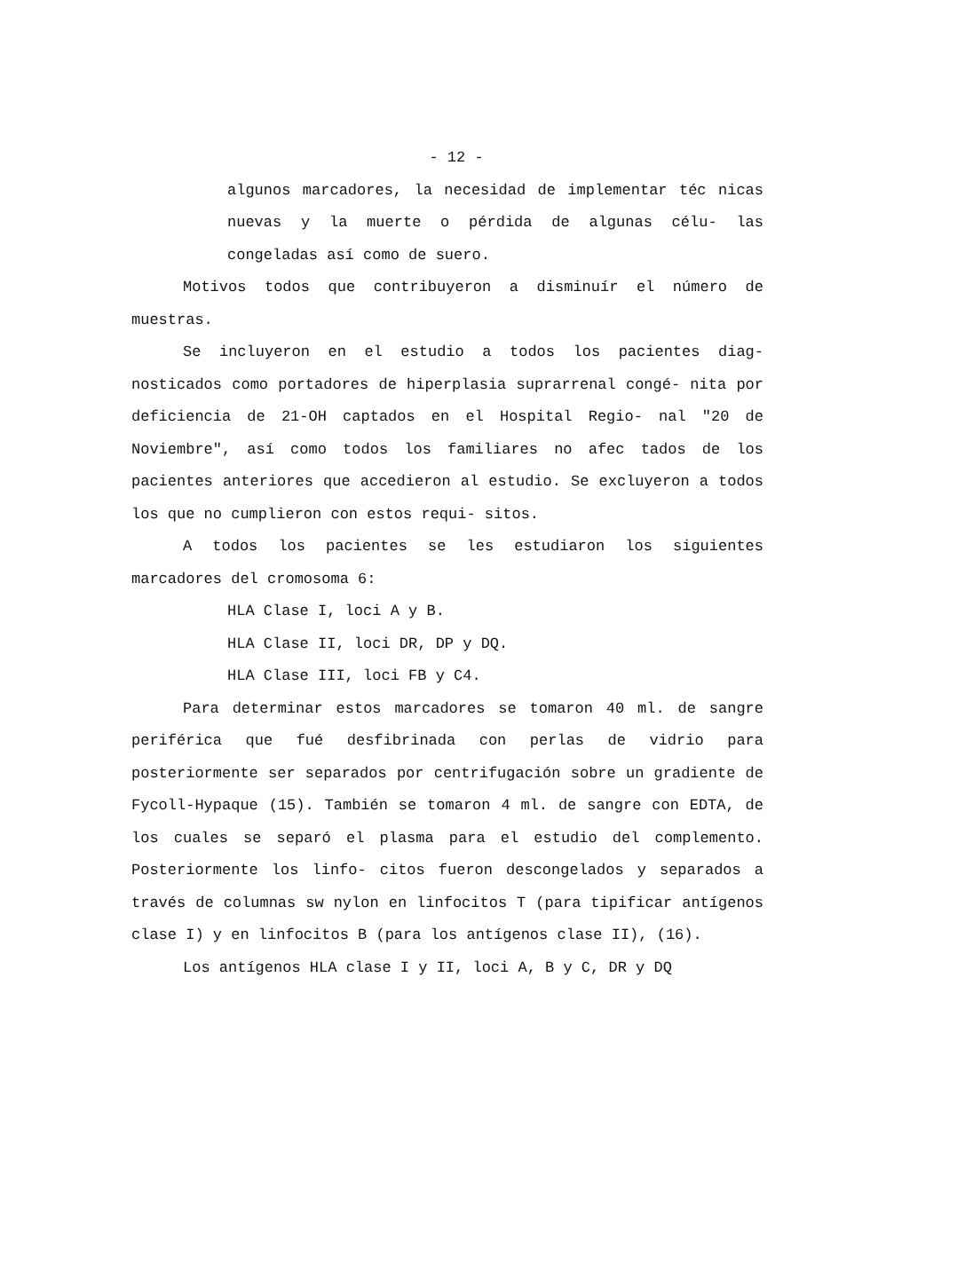- 12 -
algunos marcadores, la necesidad de implementar téc nicas nuevas y la muerte o pérdida de algunas célu- las congeladas así como de suero.
Motivos todos que contribuyeron a disminuír el número de muestras.
Se incluyeron en el estudio a todos los pacientes diag- nosticados como portadores de hiperplasia suprarrenal congé- nita por deficiencia de 21-OH captados en el Hospital Regio- nal "20 de Noviembre", así como todos los familiares no afec tados de los pacientes anteriores que accedieron al estudio. Se excluyeron a todos los que no cumplieron con estos requi- sitos.
A todos los pacientes se les estudiaron los siguientes marcadores del cromosoma 6:
HLA Clase I, loci A y B.
HLA Clase II, loci DR, DP y DQ.
HLA Clase III, loci FB y C4.
Para determinar estos marcadores se tomaron 40 ml. de sangre periférica que fué desfibrinada con perlas de vidrio para posteriormente ser separados por centrifugación sobre un gradiente de Fycoll-Hypaque (15). También se tomaron 4 ml. de sangre con EDTA, de los cuales se separó el plasma para el estudio del complemento. Posteriormente los linfo- citos fueron descongelados y separados a través de columnas sw nylon en linfocitos T (para tipificar antígenos clase I) y en linfocitos B (para los antígenos clase II), (16).
Los antígenos HLA clase I y II, loci A, B y C, DR y DQ